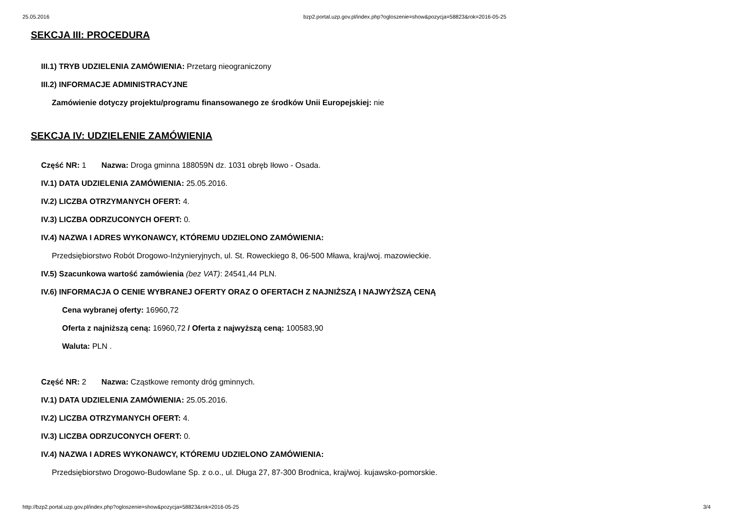25.05.2016 bzp2.portal.uzp.gov.pl/index.php?ogloszenie=show&pozycja=58823&rok=2016-05-25
SEKCJA III: PROCEDURA
III.1) TRYB UDZIELENIA ZAMÓWIENIA: Przetarg nieograniczony
III.2) INFORMACJE ADMINISTRACYJNE
Zamówienie dotyczy projektu/programu finansowanego ze środków Unii Europejskiej: nie
SEKCJA IV: UDZIELENIE ZAMÓWIENIA
Część NR: 1 Nazwa: Droga gminna 188059N dz. 1031 obręb Iłowo - Osada.
IV.1) DATA UDZIELENIA ZAMÓWIENIA: 25.05.2016.
IV.2) LICZBA OTRZYMANYCH OFERT: 4.
IV.3) LICZBA ODRZUCONYCH OFERT: 0.
IV.4) NAZWA I ADRES WYKONAWCY, KTÓREMU UDZIELONO ZAMÓWIENIA:
Przedsiębiorstwo Robót Drogowo-Inżynieryjnych, ul. St. Roweckiego 8, 06-500 Mława, kraj/woj. mazowieckie.
IV.5) Szacunkowa wartość zamówienia (bez VAT): 24541,44 PLN.
IV.6) INFORMACJA O CENIE WYBRANEJ OFERTY ORAZ O OFERTACH Z NAJNIŻSZĄ I NAJWYŻSZĄ CENĄ
Cena wybranej oferty: 16960,72
Oferta z najniższą ceną: 16960,72 / Oferta z najwyższą ceną: 100583,90
Waluta: PLN .
Część NR: 2 Nazwa: Cząstkowe remonty dróg gminnych.
IV.1) DATA UDZIELENIA ZAMÓWIENIA: 25.05.2016.
IV.2) LICZBA OTRZYMANYCH OFERT: 4.
IV.3) LICZBA ODRZUCONYCH OFERT: 0.
IV.4) NAZWA I ADRES WYKONAWCY, KTÓREMU UDZIELONO ZAMÓWIENIA:
Przedsiębiorstwo Drogowo-Budowlane Sp. z o.o., ul. Długa 27, 87-300 Brodnica, kraj/woj. kujawsko-pomorskie.
http://bzp2.portal.uzp.gov.pl/index.php?ogloszenie=show&pozycja=58823&rok=2016-05-25 3/4